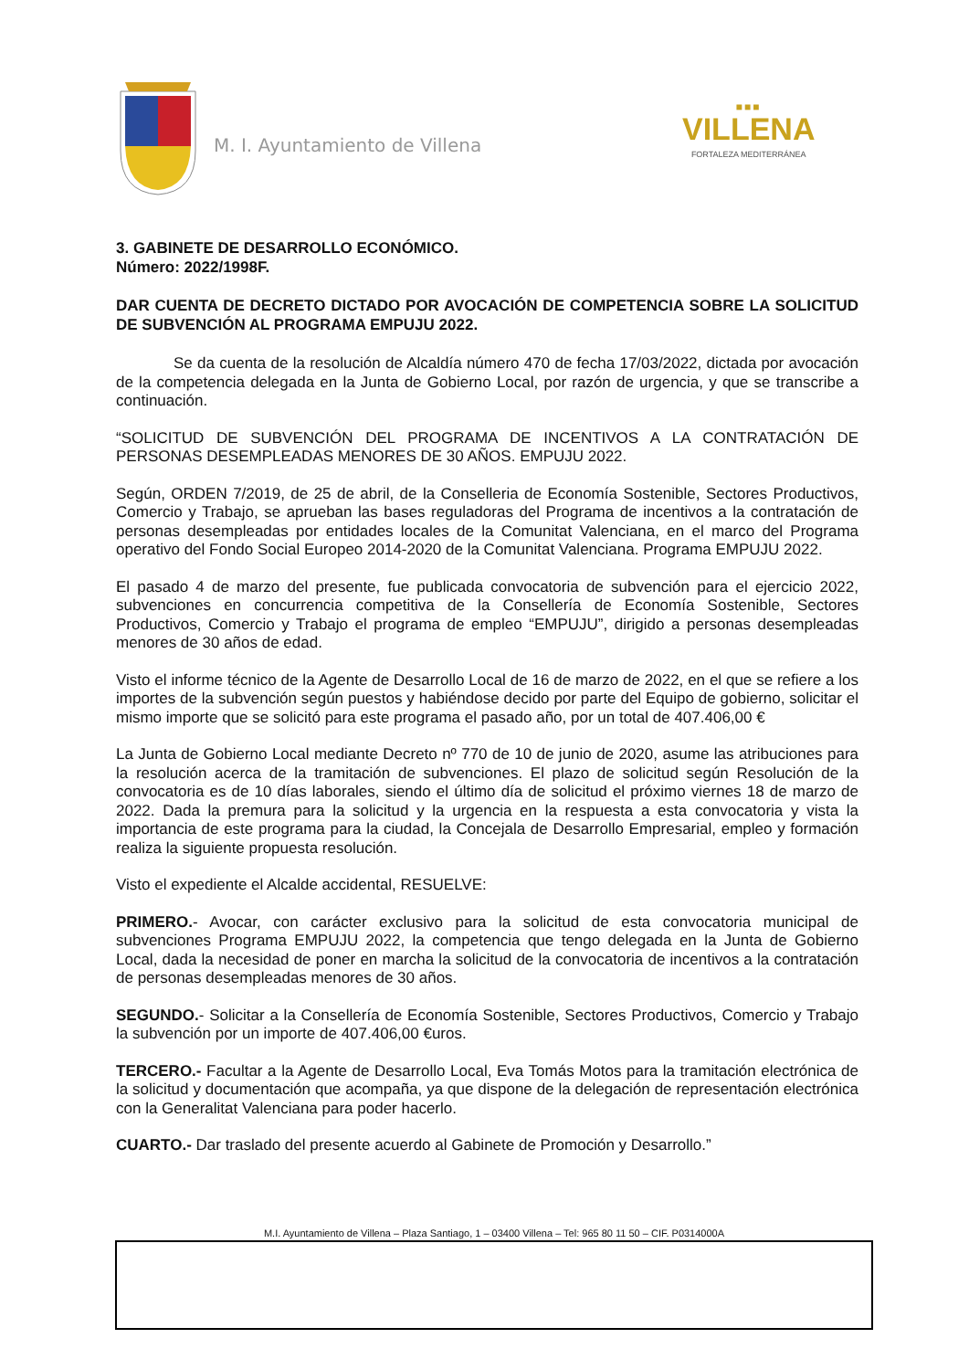M. I. Ayuntamiento de Villena
■■■
VILLENA
FORTALEZA MEDITERRÁNEA
3. GABINETE DE DESARROLLO ECONÓMICO.
Número: 2022/1998F.
DAR CUENTA DE DECRETO DICTADO POR AVOCACIÓN DE COMPETENCIA SOBRE LA SOLICITUD DE SUBVENCIÓN AL PROGRAMA EMPUJU 2022.
Se da cuenta de la resolución de Alcaldía número 470 de fecha 17/03/2022, dictada por avocación de la competencia delegada en la Junta de Gobierno Local, por razón de urgencia, y que se transcribe a continuación.
“SOLICITUD DE SUBVENCIÓN DEL PROGRAMA DE INCENTIVOS A LA CONTRATACIÓN DE PERSONAS DESEMPLEADAS MENORES DE 30 AÑOS. EMPUJU 2022.
Según, ORDEN 7/2019, de 25 de abril, de la Conselleria de Economía Sostenible, Sectores Productivos, Comercio y Trabajo, se aprueban las bases reguladoras del Programa de incentivos a la contratación de personas desempleadas por entidades locales de la Comunitat Valenciana, en el marco del Programa operativo del Fondo Social Europeo 2014-2020 de la Comunitat Valenciana. Programa EMPUJU 2022.
El pasado 4 de marzo del presente, fue publicada convocatoria de subvención para el ejercicio 2022, subvenciones en concurrencia competitiva de la Consellería de Economía Sostenible, Sectores Productivos, Comercio y Trabajo el programa de empleo “EMPUJU”, dirigido a personas desempleadas menores de 30 años de edad.
Visto el informe técnico de la Agente de Desarrollo Local de 16 de marzo de 2022, en el que se refiere a los importes de la subvención según puestos y habiéndose decido por parte del Equipo de gobierno, solicitar el mismo importe que se solicitó para este programa el pasado año, por un total de 407.406,00 €
La Junta de Gobierno Local mediante Decreto nº 770 de 10 de junio de 2020, asume las atribuciones para la resolución acerca de la tramitación de subvenciones. El plazo de solicitud según Resolución de la convocatoria es de 10 días laborales, siendo el último día de solicitud el próximo viernes 18 de marzo de 2022. Dada la premura para la solicitud y la urgencia en la respuesta a esta convocatoria y vista la importancia de este programa para la ciudad, la Concejala de Desarrollo Empresarial, empleo y formación realiza la siguiente propuesta resolución.
Visto el expediente el Alcalde accidental, RESUELVE:
PRIMERO.- Avocar, con carácter exclusivo para la solicitud de esta convocatoria municipal de subvenciones Programa EMPUJU 2022, la competencia que tengo delegada en la Junta de Gobierno Local, dada la necesidad de poner en marcha la solicitud de la convocatoria de incentivos a la contratación de personas desempleadas menores de 30 años.
SEGUNDO.- Solicitar a la Consellería de Economía Sostenible, Sectores Productivos, Comercio y Trabajo la subvención por un importe de 407.406,00 €uros.
TERCERO.- Facultar a la Agente de Desarrollo Local, Eva Tomás Motos para la tramitación electrónica de la solicitud y documentación que acompaña, ya que dispone de la delegación de representación electrónica con la Generalitat Valenciana para poder hacerlo.
CUARTO.- Dar traslado del presente acuerdo al Gabinete de Promoción y Desarrollo.”
M.I. Ayuntamiento de Villena – Plaza Santiago, 1 – 03400 Villena – Tel: 965 80 11 50 – CIF. P0314000A